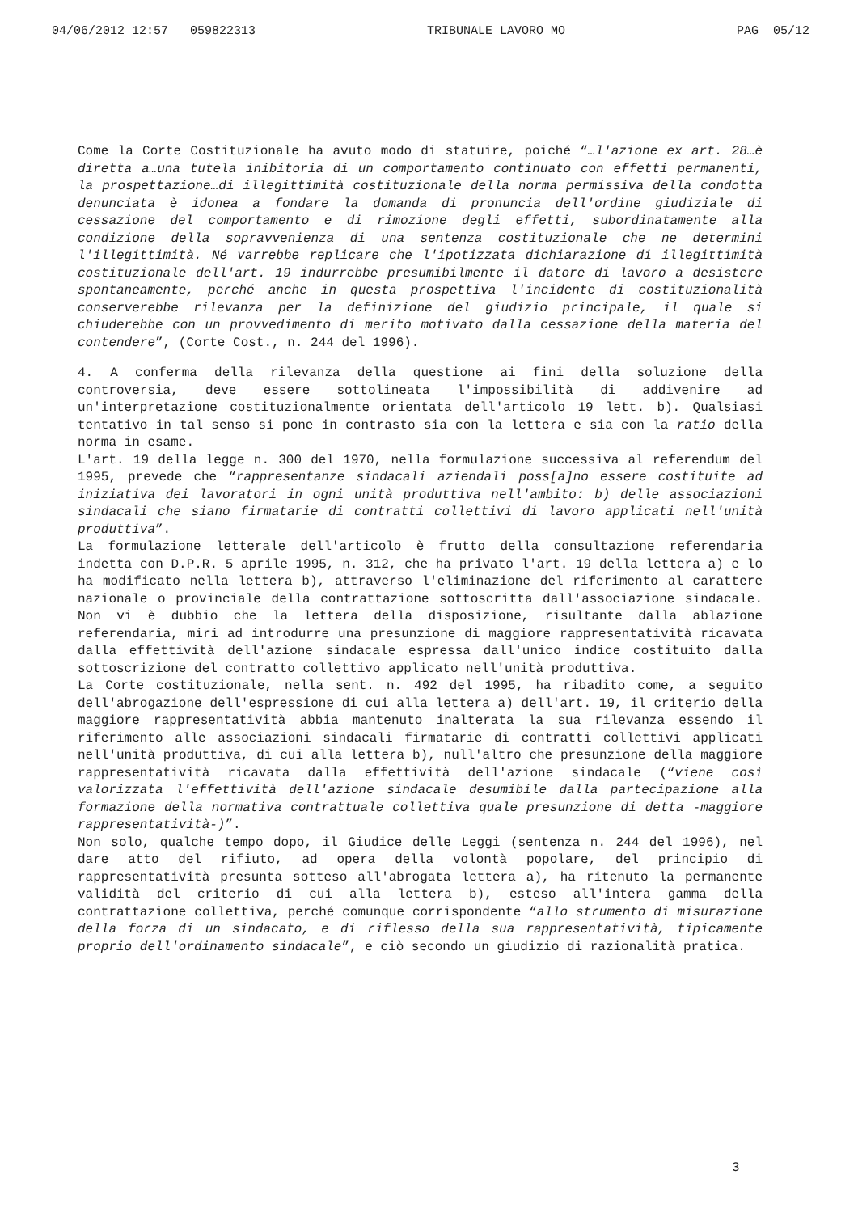04/06/2012 12:57 059822313 TRIBUNALE LAVORO MO PAG 05/12
Come la Corte Costituzionale ha avuto modo di statuire, poiché “…l'azione ex art. 28…è diretta a…una tutela inibitoria di un comportamento continuato con effetti permanenti, la prospettazione…di illegittimità costituzionale della norma permissiva della condotta denunciata è idonea a fondare la domanda di pronuncia dell'ordine giudiziale di cessazione del comportamento e di rimozione degli effetti, subordinatamente alla condizione della sopravvenienza di una sentenza costituzionale che ne determini l'illegittimità. Né varrebbe replicare che l'ipotizzata dichiarazione di illegittimità costituzionale dell'art. 19 indurrebbe presumibilmente il datore di lavoro a desistere spontaneamente, perché anche in questa prospettiva l'incidente di costituzionalità conserverebbe rilevanza per la definizione del giudizio principale, il quale si chiuderebbe con un provvedimento di merito motivato dalla cessazione della materia del contendere”, (Corte Cost., n. 244 del 1996).
4. A conferma della rilevanza della questione ai fini della soluzione della controversia, deve essere sottolineata l'impossibilità di addivenire ad un'interpretazione costituzionalmente orientata dell'articolo 19 lett. b). Qualsiasi tentativo in tal senso si pone in contrasto sia con la lettera e sia con la ratio della norma in esame.
L'art. 19 della legge n. 300 del 1970, nella formulazione successiva al referendum del 1995, prevede che “rappresentanze sindacali aziendali poss[a]no essere costituite ad iniziativa dei lavoratori in ogni unità produttiva nell'ambito: b) delle associazioni sindacali che siano firmatarie di contratti collettivi di lavoro applicati nell'unità produttiva”.
La formulazione letterale dell'articolo è frutto della consultazione referendaria indetta con D.P.R. 5 aprile 1995, n. 312, che ha privato l'art. 19 della lettera a) e lo ha modificato nella lettera b), attraverso l'eliminazione del riferimento al carattere nazionale o provinciale della contrattazione sottoscritta dall'associazione sindacale. Non vi è dubbio che la lettera della disposizione, risultante dalla ablazione referendaria, miri ad introdurre una presunzione di maggiore rappresentatività ricavata dalla effettività dell'azione sindacale espressa dall'unico indice costituito dalla sottoscrizione del contratto collettivo applicato nell'unità produttiva.
La Corte costituzionale, nella sent. n. 492 del 1995, ha ribadito come, a seguito dell'abrogazione dell'espressione di cui alla lettera a) dell'art. 19, il criterio della maggiore rappresentatività abbia mantenuto inalterata la sua rilevanza essendo il riferimento alle associazioni sindacali firmatarie di contratti collettivi applicati nell'unità produttiva, di cui alla lettera b), null'altro che presunzione della maggiore rappresentatività ricavata dalla effettività dell'azione sindacale (“viene così valorizzata l'effettività dell'azione sindacale desumibile dalla partecipazione alla formazione della normativa contrattuale collettiva quale presunzione di detta -maggiore rappresentatività-)”.
Non solo, qualche tempo dopo, il Giudice delle Leggi (sentenza n. 244 del 1996), nel dare atto del rifiuto, ad opera della volontà popolare, del principio di rappresentatività presunta sotteso all'abrogata lettera a), ha ritenuto la permanente validità del criterio di cui alla lettera b), esteso all'intera gamma della contrattazione collettiva, perché comunque corrispondente “allo strumento di misurazione della forza di un sindacato, e di riflesso della sua rappresentatività, tipicamente proprio dell'ordinamento sindacale”, e ciò secondo un giudizio di razionalità pratica.
3